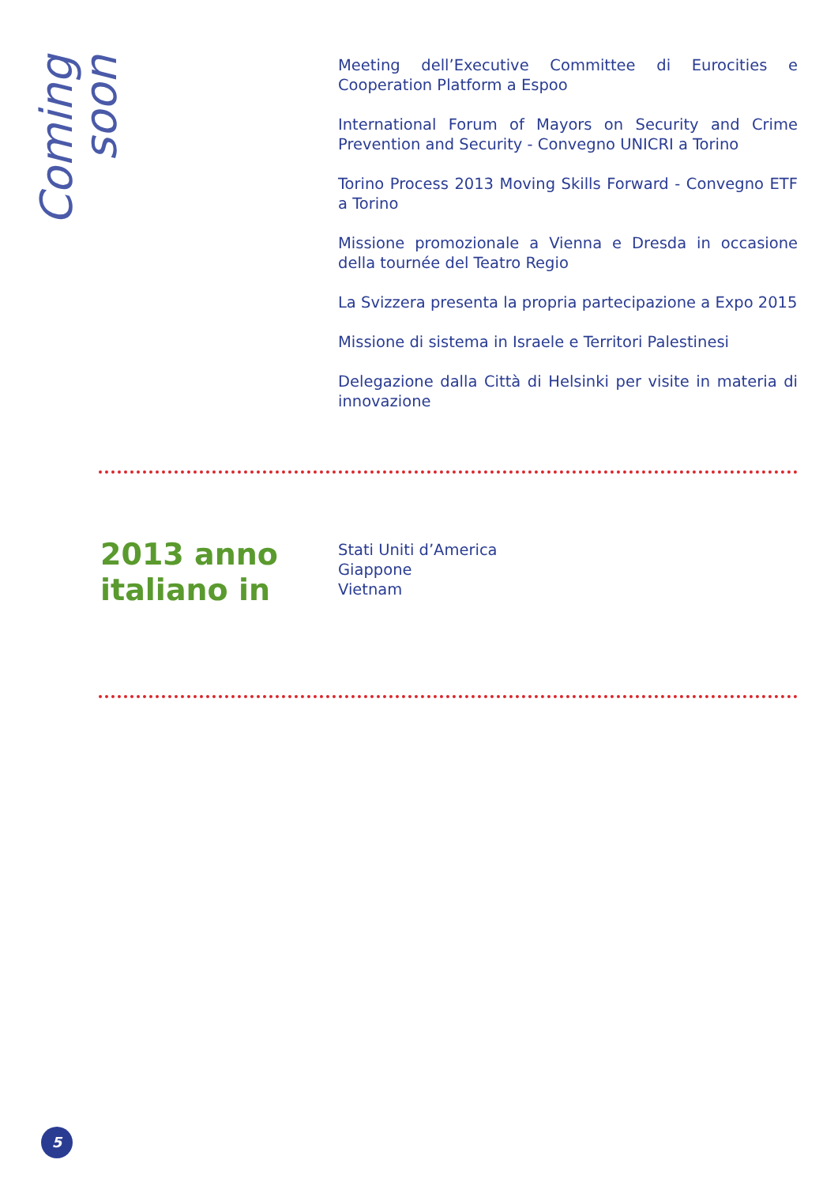Coming soon
Meeting dell’Executive Committee di Eurocities e Cooperation Platform a Espoo
International Forum of Mayors on Security and Crime Prevention and Security - Convegno UNICRI a Torino
Torino Process 2013 Moving Skills Forward - Convegno ETF a Torino
Missione promozionale a Vienna e Dresda in occasione della tournée del Teatro Regio
La Svizzera presenta la propria partecipazione a Expo 2015
Missione di sistema in Israele e Territori Palestinesi
Delegazione dalla Città di Helsinki per visite in materia di innovazione
2013 anno italiano in
Stati Uniti d’America
Giappone
Vietnam
5